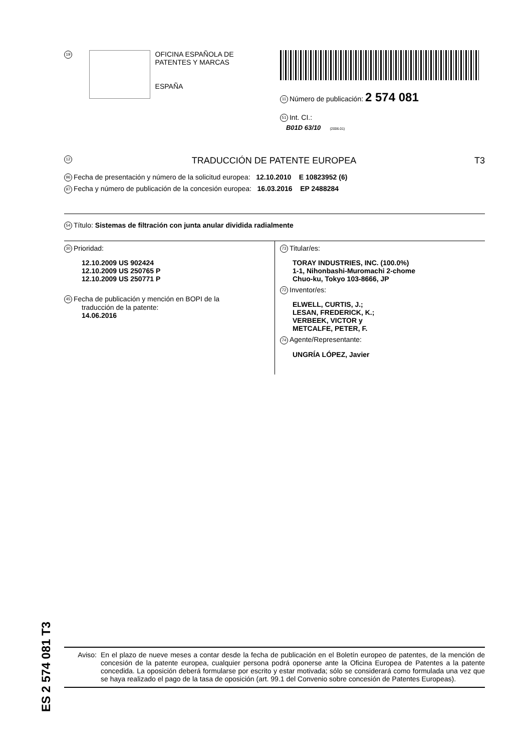19
OFICINA ESPAÑOLA DE
PATENTES Y MARCAS
ESPAÑA
11 Número de publicación: 2 574 081
51 Int. CI.:
B01D 63/10 (2006.01)
12 TRADUCCIÓN DE PATENTE EUROPEA T3
96 Fecha de presentación y número de la solicitud europea: 12.10.2010 E 10823952 (6)
97 Fecha y número de publicación de la concesión europea: 16.03.2016 EP 2488284
54 Título: Sistemas de filtración con junta anular dividida radialmente
30 Prioridad:
12.10.2009 US 902424
12.10.2009 US 250765 P
12.10.2009 US 250771 P
45 Fecha de publicación y mención en BOPI de la
traducción de la patente:
14.06.2016
73 Titular/es:
TORAY INDUSTRIES, INC. (100.0%)
1-1, Nihonbashi-Muromachi 2-chome
Chuo-ku, Tokyo 103-8666, JP
72 Inventor/es:
ELWELL, CURTIS, J.;
LESAN, FREDERICK, K.;
VERBEEK, VICTOR y
METCALFE, PETER, F.
74 Agente/Representante:
UNGRÍA LÓPEZ, Javier
ES 2 574 081 T3
Aviso: En el plazo de nueve meses a contar desde la fecha de publicación en el Boletín europeo de patentes, de la mención de concesión de la patente europea, cualquier persona podrá oponerse ante la Oficina Europea de Patentes a la patente concedida. La oposición deberá formularse por escrito y estar motivada; sólo se considerará como formulada una vez que se haya realizado el pago de la tasa de oposición (art. 99.1 del Convenio sobre concesión de Patentes Europeas).